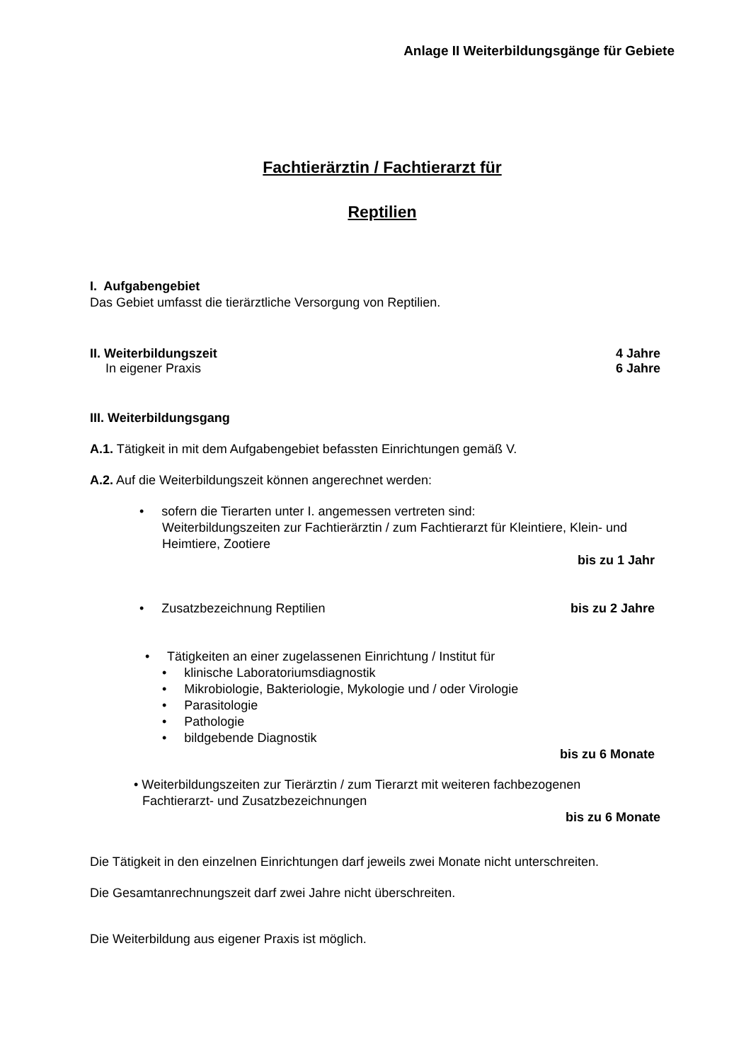Anlage II Weiterbildungsgänge für Gebiete
Fachtierärztin / Fachtierarzt für
Reptilien
I. Aufgabengebiet
Das Gebiet umfasst die tierärztliche Versorgung von Reptilien.
II. Weiterbildungszeit 4 Jahre
In eigener Praxis 6 Jahre
III. Weiterbildungsgang
A.1. Tätigkeit in mit dem Aufgabengebiet befassten Einrichtungen gemäß V.
A.2. Auf die Weiterbildungszeit können angerechnet werden:
• sofern die Tierarten unter I. angemessen vertreten sind:
Weiterbildungszeiten zur Fachtierärztin / zum Fachtierarzt für Kleintiere, Klein- und Heimtiere, Zootiere
bis zu 1 Jahr
• Zusatzbezeichnung Reptilien bis zu 2 Jahre
• Tätigkeiten an einer zugelassenen Einrichtung / Institut für
• klinische Laboratoriumsdiagnostik
• Mikrobiologie, Bakteriologie, Mykologie und / oder Virologie
• Parasitologie
• Pathologie
• bildgebende Diagnostik
bis zu 6 Monate
• Weiterbildungszeiten zur Tierärztin / zum Tierarzt mit weiteren fachbezogenen
Fachtierarzt- und Zusatzbezeichnungen
bis zu 6 Monate
Die Tätigkeit in den einzelnen Einrichtungen darf jeweils zwei Monate nicht unterschreiten.
Die Gesamtanrechnungszeit darf zwei Jahre nicht überschreiten.
Die Weiterbildung aus eigener Praxis ist möglich.